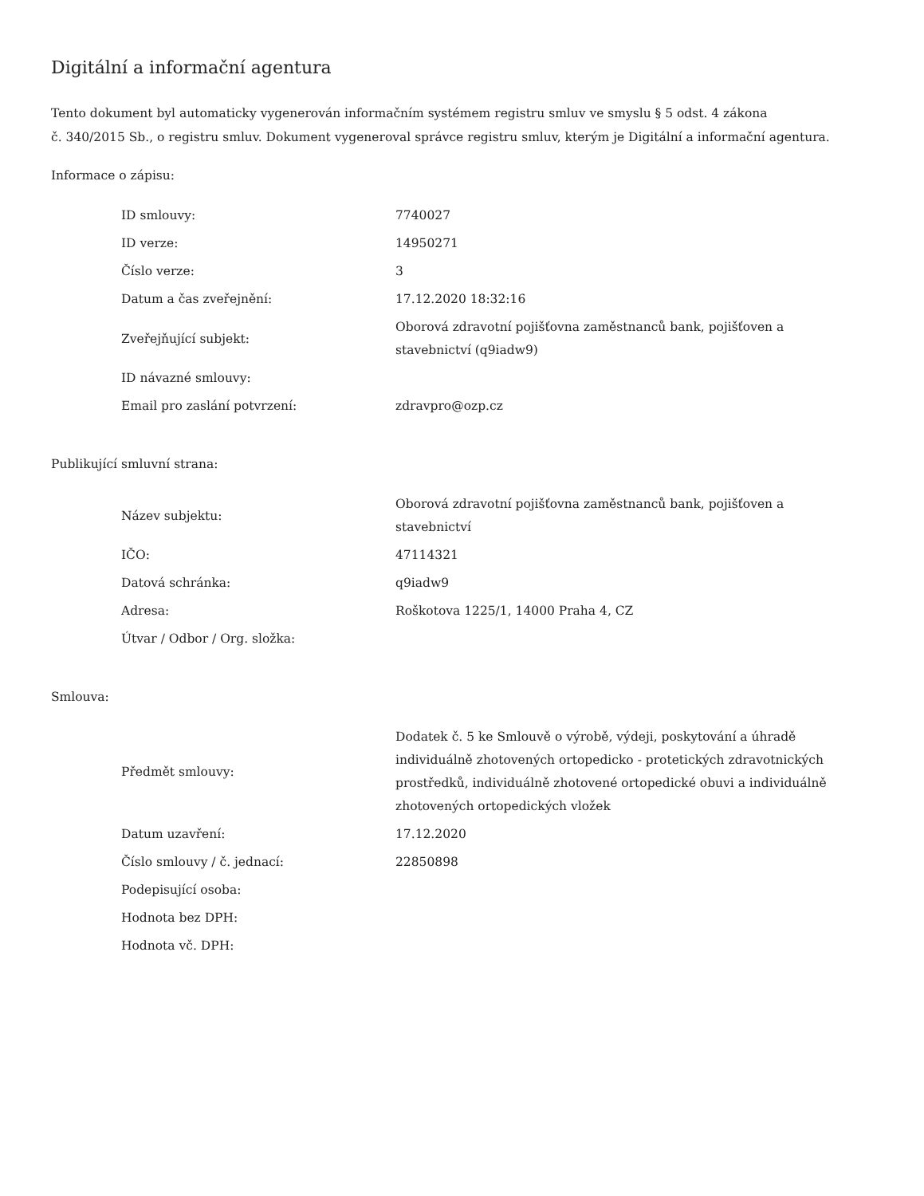Digitální a informační agentura
Tento dokument byl automaticky vygenerován informačním systémem registru smluv ve smyslu § 5 odst. 4 zákona
č. 340/2015 Sb., o registru smluv. Dokument vygeneroval správce registru smluv, kterým je Digitální a informační agentura.
Informace o zápisu:
| ID smlouvy: | 7740027 |
| ID verze: | 14950271 |
| Číslo verze: | 3 |
| Datum a čas zveřejnění: | 17.12.2020 18:32:16 |
| Zveřejňující subjekt: | Oborová zdravotní pojišťovna zaměstnanců bank, pojišťoven a stavebnictví (q9iadw9) |
| ID návazné smlouvy: | |
| Email pro zaslání potvrzení: | zdravpro@ozp.cz |
Publikující smluvní strana:
| Název subjektu: | Oborová zdravotní pojišťovna zaměstnanců bank, pojišťoven a stavebnictví |
| IČO: | 47114321 |
| Datová schránka: | q9iadw9 |
| Adresa: | Roškotova 1225/1, 14000 Praha 4, CZ |
| Útvar / Odbor / Org. složka: | |
Smlouva:
| Předmět smlouvy: | Dodatek č. 5 ke Smlouvě o výrobě, výdeji, poskytování a úhradě individuálně zhotovených ortopedicko - protetických zdravotnických prostředků, individuálně zhotovené ortopedické obuvi a individuálně zhotovených ortopedických vložek |
| Datum uzavření: | 17.12.2020 |
| Číslo smlouvy / č. jednací: | 22850898 |
| Podepisující osoba: | |
| Hodnota bez DPH: | |
| Hodnota vč. DPH: | |